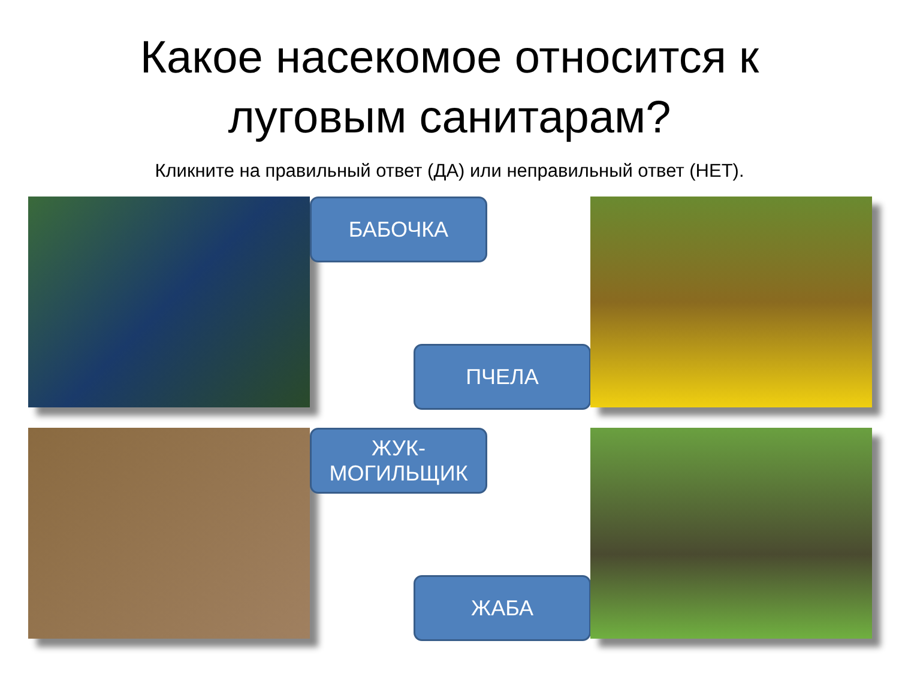Какое насекомое относится к
луговым санитарам?
Кликните на правильный ответ (ДА) или неправильный ответ (НЕТ).
БАБОЧКА
ПЧЕЛА
ЖУК-
МОГИЛЬЩИК
ЖАБА